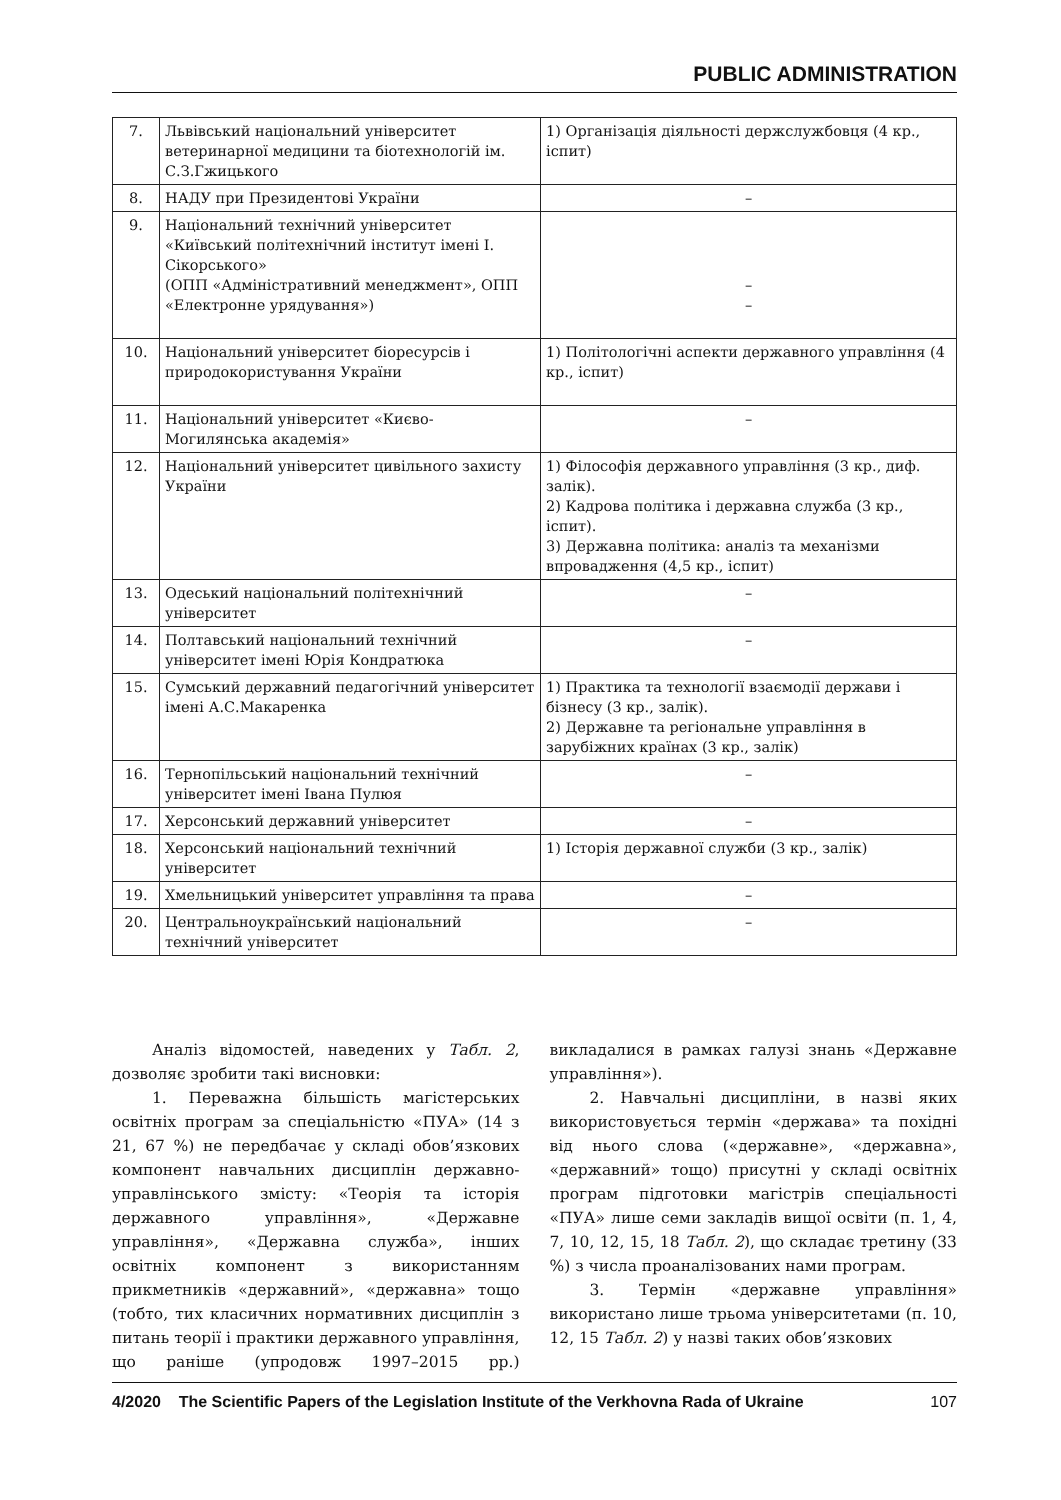PUBLIC ADMINISTRATION
| 7. | Львівський національний університет ветеринарної медицини та біотехнологій ім. С.З.Гжицького | 1) Організація діяльності держслужбовця (4 кр., іспит) |
| 8. | НАДУ при Президентові України | – |
| 9. | Національний технічний університет «Київський політехнічний інститут імені І. Сікорського» (ОПП «Адміністративний менеджмент», ОПП «Електронне урядування») | – – |
| 10. | Національний університет біоресурсів і природокористування України | 1) Політологічні аспекти державного управління (4 кр., іспит) |
| 11. | Національний університет «Києво-Могилянська академія» | – |
| 12. | Національний університет цивільного захисту України | 1) Філософія державного управління (3 кр., диф. залік). 2) Кадрова політика і державна служба (3 кр., іспит). 3) Державна політика: аналіз та механізми впровадження (4,5 кр., іспит) |
| 13. | Одеський національний політехнічний університет | – |
| 14. | Полтавський національний технічний університет імені Юрія Кондратюка | – |
| 15. | Сумський державний педагогічний університет імені А.С.Макаренка | 1) Практика та технології взаємодії держави і бізнесу (3 кр., залік). 2) Державне та регіональне управління в зарубіжних країнах (3 кр., залік) |
| 16. | Тернопільський національний технічний університет імені Івана Пулюя | – |
| 17. | Херсонський державний університет | – |
| 18. | Херсонський національний технічний університет | 1) Історія державної служби (3 кр., залік) |
| 19. | Хмельницький університет управління та права | – |
| 20. | Центральноукраїнський національний технічний університет | – |
Аналіз відомостей, наведених у Табл. 2, дозволяє зробити такі висновки:
1. Переважна більшість магістерських освітніх програм за спеціальністю «ПУА» (14 з 21, 67 %) не передбачає у складі обов’язкових компонент навчальних дисциплін державно-управлінського змісту: «Теорія та історія державного управління», «Державне управління», «Державна служба», інших освітніх компонент з використанням прикметників «державний», «державна» тощо (тобто, тих класичних нормативних дисциплін з питань теорії і практики державного управління, що раніше (упродовж 1997–2015 рр.) викладалися в рамках галузі знань «Державне управління»).
2. Навчальні дисципліни, в назві яких використовується термін «держава» та похідні від нього слова («державне», «державна», «державний» тощо) присутні у складі освітніх програм підготовки магістрів спеціальності «ПУА» лише семи закладів вищої освіти (п. 1, 4, 7, 10, 12, 15, 18 Табл. 2), що складає третину (33 %) з числа проаналізованих нами програм.
3. Термін «державне управління» використано лише трьома університетами (п. 10, 12, 15 Табл. 2) у назві таких обов’язкових
4/2020 The Scientific Papers of the Legislation Institute of the Verkhovna Rada of Ukraine 107